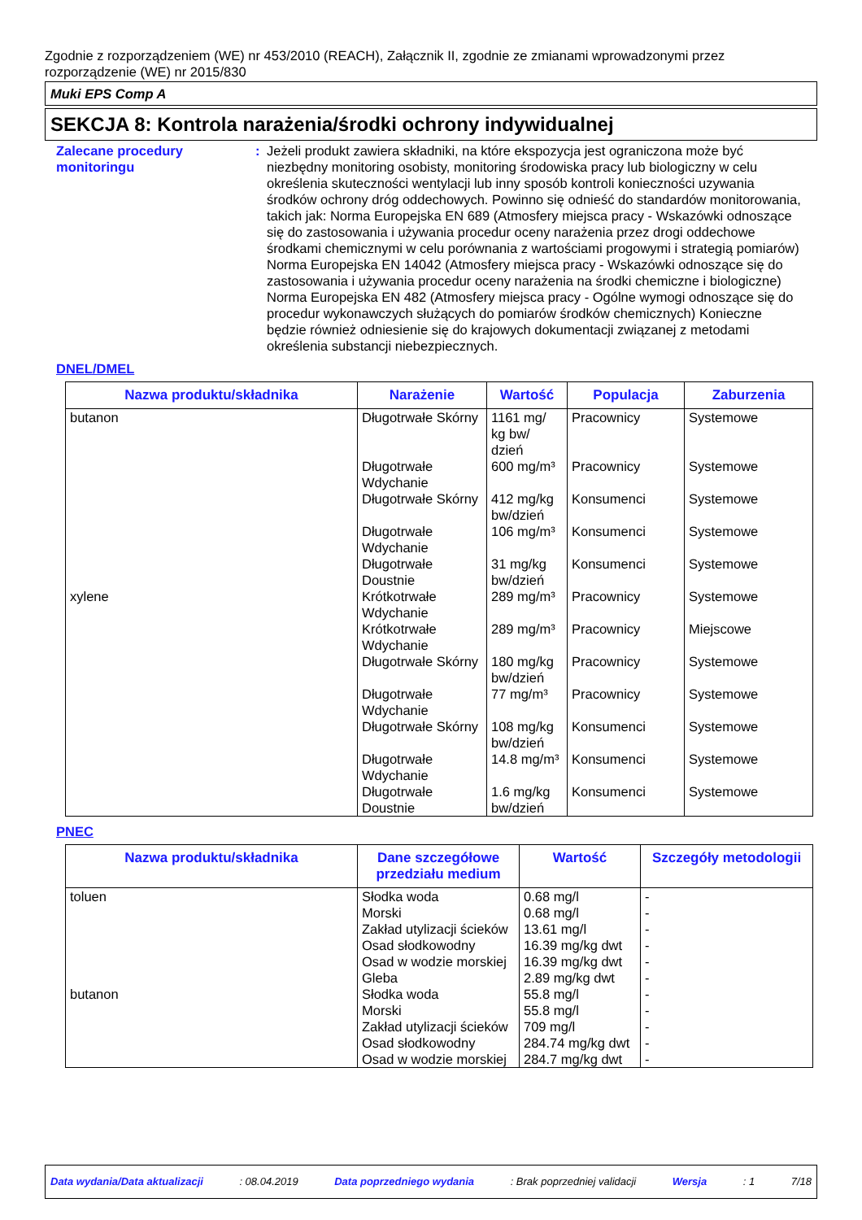Zgodnie z rozporządzeniem (WE) nr 453/2010 (REACH), Załącznik II, zgodnie ze zmianami wprowadzonymi przez rozporządzenie (WE) nr 2015/830
Muki EPS Comp A
SEKCJA 8: Kontrola narażenia/środki ochrony indywidualnej
Zalecane procedury monitoringu
: Jeżeli produkt zawiera składniki, na które ekspozycja jest ograniczona może być niezbędny monitoring osobisty, monitoring środowiska pracy lub biologiczny w celu określenia skuteczności wentylacji lub inny sposób kontroli konieczności uzywania środków ochrony dróg oddechowych. Powinno się odnieść do standardów monitorowania, takich jak: Norma Europejska EN 689 (Atmosfery miejsca pracy - Wskazówki odnoszące się do zastosowania i używania procedur oceny narażenia przez drogi oddechowe środkami chemicznymi w celu porównania z wartościami progowymi i strategią pomiarów) Norma Europejska EN 14042 (Atmosfery miejsca pracy - Wskazówki odnoszące się do zastosowania i używania procedur oceny narażenia na środki chemiczne i biologiczne) Norma Europejska EN 482 (Atmosfery miejsca pracy - Ogólne wymogi odnoszące się do procedur wykonawczych służących do pomiarów środków chemicznych) Konieczne będzie również odniesienie się do krajowych dokumentacji związanej z metodami określenia substancji niebezpiecznych.
DNEL/DMEL
| Nazwa produktu/składnika | Narażenie | Wartość | Populacja | Zaburzenia |
| --- | --- | --- | --- | --- |
| butanon | Długotrwałe Skórny | 1161 mg/ kg bw/ dzień | Pracownicy | Systemowe |
| | Długotrwałe Wdychanie | 600 mg/m³ | Pracownicy | Systemowe |
| | Długotrwałe Skórny | 412 mg/kg bw/dzień | Konsumenci | Systemowe |
| | Długotrwałe Wdychanie | 106 mg/m³ | Konsumenci | Systemowe |
| | Długotrwałe Doustnie | 31 mg/kg bw/dzień | Konsumenci | Systemowe |
| xylene | Krótkotrwałe Wdychanie | 289 mg/m³ | Pracownicy | Systemowe |
| | Krótkotrwałe Wdychanie | 289 mg/m³ | Pracownicy | Miejscowe |
| | Długotrwałe Skórny | 180 mg/kg bw/dzień | Pracownicy | Systemowe |
| | Długotrwałe Wdychanie | 77 mg/m³ | Pracownicy | Systemowe |
| | Długotrwałe Skórny | 108 mg/kg bw/dzień | Konsumenci | Systemowe |
| | Długotrwałe Wdychanie | 14.8 mg/m³ | Konsumenci | Systemowe |
| | Długotrwałe Doustnie | 1.6 mg/kg bw/dzień | Konsumenci | Systemowe |
PNEC
| Nazwa produktu/składnika | Dane szczegółowe przedziału medium | Wartość | Szczegóły metodologii |
| --- | --- | --- | --- |
| toluen | Słodka woda | 0.68 mg/l | - |
| | Morski | 0.68 mg/l | - |
| | Zakład utylizacji ścieków | 13.61 mg/l | - |
| | Osad słodkowodny | 16.39 mg/kg dwt | - |
| | Osad w wodzie morskiej | 16.39 mg/kg dwt | - |
| | Gleba | 2.89 mg/kg dwt | - |
| butanon | Słodka woda | 55.8 mg/l | - |
| | Morski | 55.8 mg/l | - |
| | Zakład utylizacji ścieków | 709 mg/l | - |
| | Osad słodkowodny | 284.74 mg/kg dwt | - |
| | Osad w wodzie morskiej | 284.7 mg/kg dwt | - |
Data wydania/Data aktualizacji: 08.04.2019 Data poprzedniego wydania: Brak poprzedniej validacji Wersja: 1 7/18